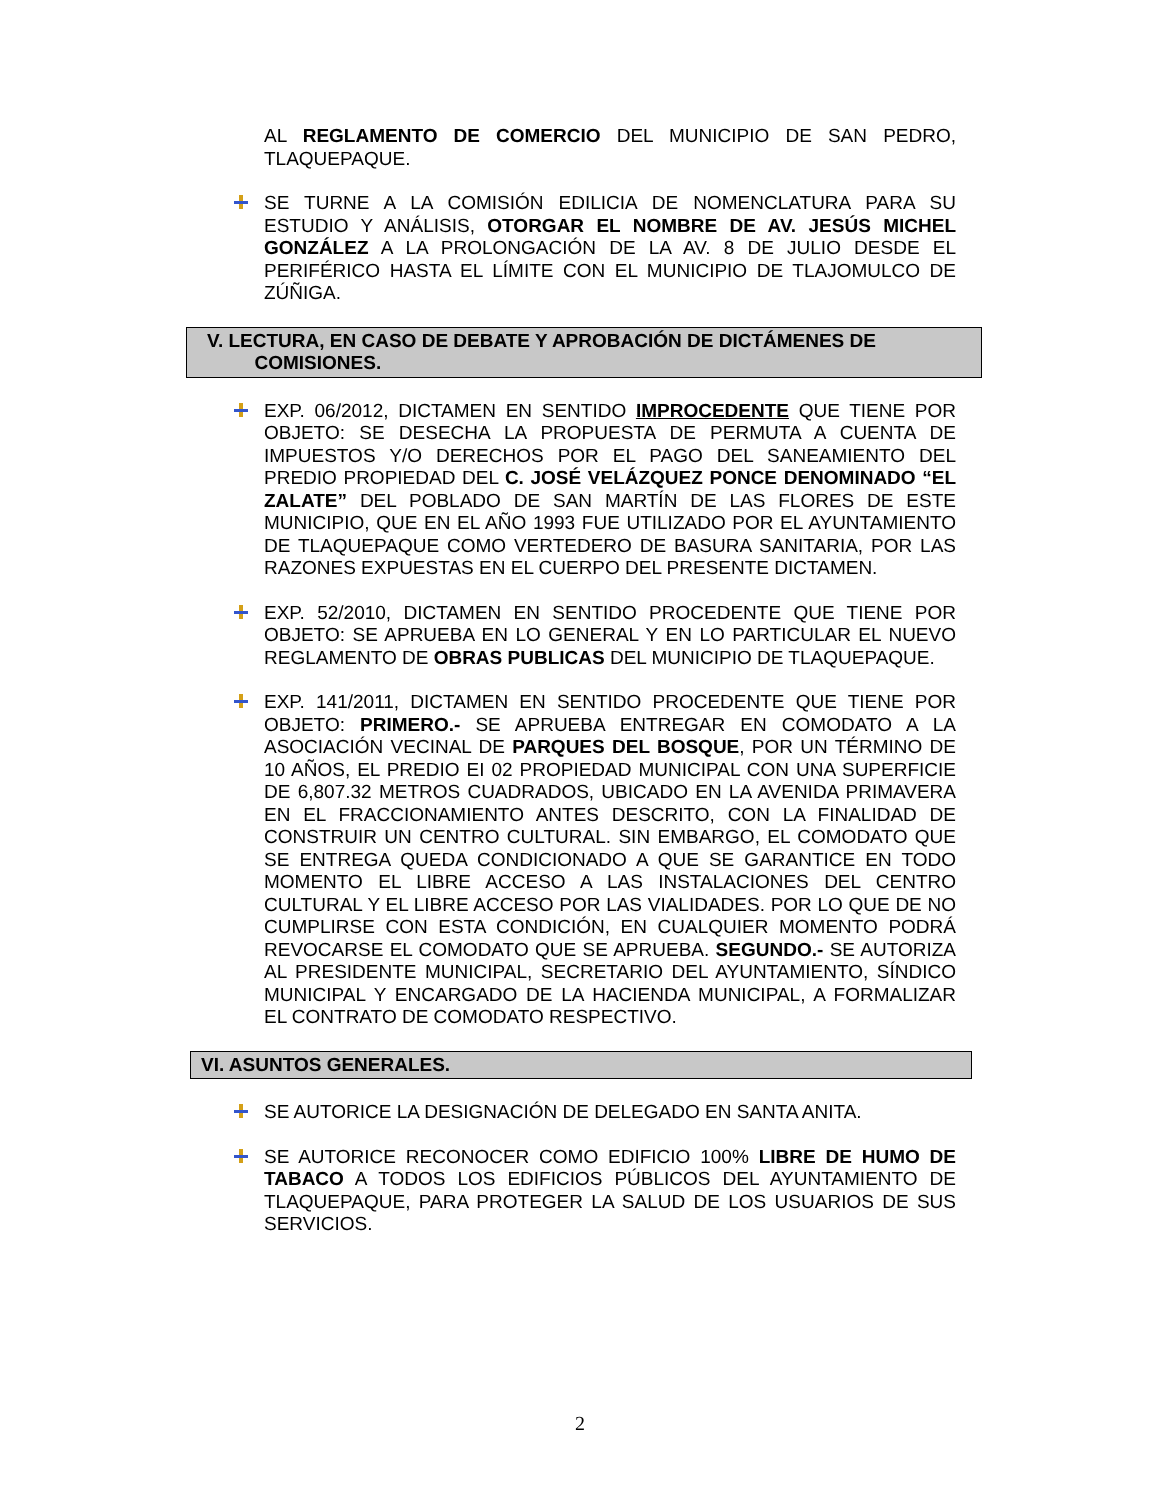AL REGLAMENTO DE COMERCIO DEL MUNICIPIO DE SAN PEDRO, TLAQUEPAQUE.
SE TURNE A LA COMISIÓN EDILICIA DE NOMENCLATURA PARA SU ESTUDIO Y ANÁLISIS, OTORGAR EL NOMBRE DE AV. JESÚS MICHEL GONZÁLEZ A LA PROLONGACIÓN DE LA AV. 8 DE JULIO DESDE EL PERIFÉRICO HASTA EL LÍMITE CON EL MUNICIPIO DE TLAJOMULCO DE ZÚÑIGA.
V. LECTURA, EN CASO DE DEBATE Y APROBACIÓN DE DICTÁMENES DE
COMISIONES.
EXP. 06/2012, DICTAMEN EN SENTIDO IMPROCEDENTE QUE TIENE POR OBJETO: SE DESECHA LA PROPUESTA DE PERMUTA A CUENTA DE IMPUESTOS Y/O DERECHOS POR EL PAGO DEL SANEAMIENTO DEL PREDIO PROPIEDAD DEL C. JOSÉ VELÁZQUEZ PONCE DENOMINADO “EL ZALATE” DEL POBLADO DE SAN MARTÍN DE LAS FLORES DE ESTE MUNICIPIO, QUE EN EL AÑO 1993 FUE UTILIZADO POR EL AYUNTAMIENTO DE TLAQUEPAQUE COMO VERTEDERO DE BASURA SANITARIA, POR LAS RAZONES EXPUESTAS EN EL CUERPO DEL PRESENTE DICTAMEN.
EXP. 52/2010, DICTAMEN EN SENTIDO PROCEDENTE QUE TIENE POR OBJETO: SE APRUEBA EN LO GENERAL Y EN LO PARTICULAR EL NUEVO REGLAMENTO DE OBRAS PUBLICAS DEL MUNICIPIO DE TLAQUEPAQUE.
EXP. 141/2011, DICTAMEN EN SENTIDO PROCEDENTE QUE TIENE POR OBJETO: PRIMERO.- SE APRUEBA ENTREGAR EN COMODATO A LA ASOCIACIÓN VECINAL DE PARQUES DEL BOSQUE, POR UN TÉRMINO DE 10 AÑOS, EL PREDIO EI 02 PROPIEDAD MUNICIPAL CON UNA SUPERFICIE DE 6,807.32 METROS CUADRADOS, UBICADO EN LA AVENIDA PRIMAVERA EN EL FRACCIONAMIENTO ANTES DESCRITO, CON LA FINALIDAD DE CONSTRUIR UN CENTRO CULTURAL. SIN EMBARGO, EL COMODATO QUE SE ENTREGA QUEDA CONDICIONADO A QUE SE GARANTICE EN TODO MOMENTO EL LIBRE ACCESO A LAS INSTALACIONES DEL CENTRO CULTURAL Y EL LIBRE ACCESO POR LAS VIALIDADES. POR LO QUE DE NO CUMPLIRSE CON ESTA CONDICIÓN, EN CUALQUIER MOMENTO PODRÁ REVOCARSE EL COMODATO QUE SE APRUEBA. SEGUNDO.- SE AUTORIZA AL PRESIDENTE MUNICIPAL, SECRETARIO DEL AYUNTAMIENTO, SÍNDICO MUNICIPAL Y ENCARGADO DE LA HACIENDA MUNICIPAL, A FORMALIZAR EL CONTRATO DE COMODATO RESPECTIVO.
VI. ASUNTOS GENERALES.
SE AUTORICE LA DESIGNACIÓN DE DELEGADO EN SANTA ANITA.
SE AUTORICE RECONOCER COMO EDIFICIO 100% LIBRE DE HUMO DE TABACO A TODOS LOS EDIFICIOS PÚBLICOS DEL AYUNTAMIENTO DE TLAQUEPAQUE, PARA PROTEGER LA SALUD DE LOS USUARIOS DE SUS SERVICIOS.
2